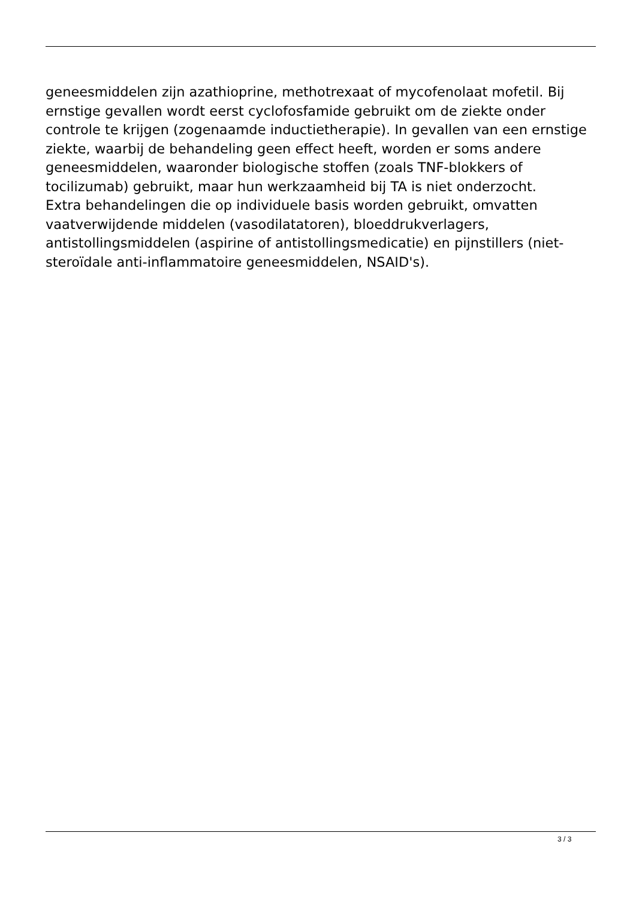geneesmiddelen zijn azathioprine, methotrexaat of mycofenolaat mofetil. Bij ernstige gevallen wordt eerst cyclofosfamide gebruikt om de ziekte onder controle te krijgen (zogenaamde inductietherapie). In gevallen van een ernstige ziekte, waarbij de behandeling geen effect heeft, worden er soms andere geneesmiddelen, waaronder biologische stoffen (zoals TNF-blokkers of tocilizumab) gebruikt, maar hun werkzaamheid bij TA is niet onderzocht.
Extra behandelingen die op individuele basis worden gebruikt, omvatten vaatverwijdende middelen (vasodilatatoren), bloeddrukverlagers, antistollingsmiddelen (aspirine of antistollingsmedicatie) en pijnstillers (niet-steroïdale anti-inflammatoire geneesmiddelen, NSAID's).
3 / 3